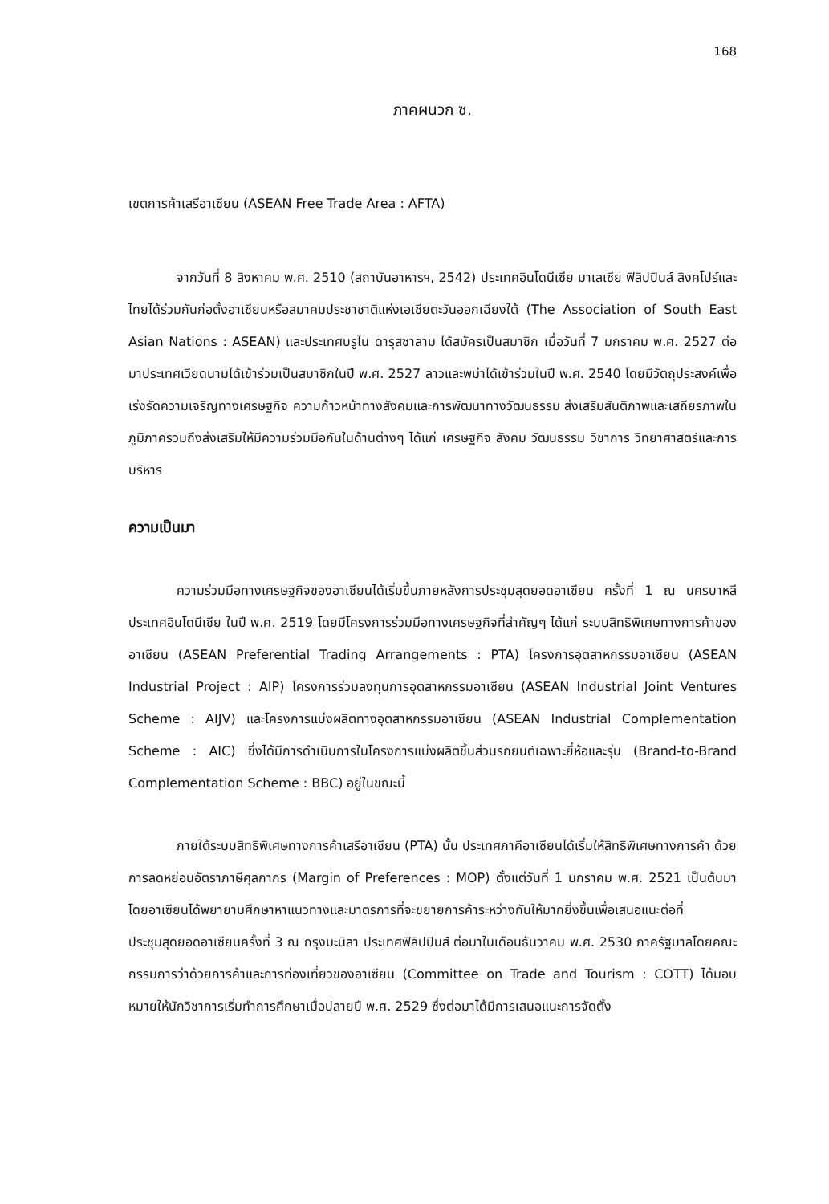168
ภาคผนวก ซ.
เขตการค้าเสรีอาเซียน (ASEAN Free Trade Area : AFTA)
จากวันที่ 8 สิงหาคม พ.ศ. 2510 (สถาบันอาหารฯ, 2542) ประเทศอินโดนีเซีย มาเลเซีย ฟิลิปปินส์ สิงคโปร์และไทยได้ร่วมกันก่อตั้งอาเซียนหรือสมาคมประชาชาติแห่งเอเชียตะวันออกเฉียงใต้ (The Association of South East Asian Nations : ASEAN) และประเทศบรูไน ดารุสซาลาม ได้สมัครเป็นสมาชิก เมื่อวันที่ 7 มกราคม พ.ศ. 2527 ต่อมาประเทศเวียดนามได้เข้าร่วมเป็นสมาชิกในปี พ.ศ. 2527 ลาวและพม่าได้เข้าร่วมในปี พ.ศ. 2540 โดยมีวัตถุประสงค์เพื่อเร่งรัดความเจริญทางเศรษฐกิจ ความก้าวหน้าทางสังคมและการพัฒนาทางวัฒนธรรม ส่งเสริมสันติภาพและเสถียรภาพในภูมิภาครวมถึงส่งเสริมให้มีความร่วมมือกันในด้านต่างๆ ได้แก่ เศรษฐกิจ สังคม วัฒนธรรม วิชาการ วิทยาศาสตร์และการบริหาร
ความเป็นมา
ความร่วมมือทางเศรษฐกิจของอาเซียนได้เริ่มขึ้นภายหลังการประชุมสุดยอดอาเซียน ครั้งที่ 1 ณ นครบาหลี ประเทศอินโดนีเซีย ในปี พ.ศ. 2519 โดยมีโครงการร่วมมือทางเศรษฐกิจที่สำคัญๆ ได้แก่ ระบบสิทธิพิเศษทางการค้าของอาเซียน (ASEAN Preferential Trading Arrangements : PTA) โครงการอุตสาหกรรมอาเซียน (ASEAN Industrial Project : AIP) โครงการร่วมลงทุนการอุตสาหกรรมอาเซียน (ASEAN Industrial Joint Ventures Scheme : AIJV) และโครงการแบ่งผลิตทางอุตสาหกรรมอาเซียน (ASEAN Industrial Complementation Scheme : AIC) ซึ่งได้มีการดำเนินการในโครงการแบ่งผลิตชิ้นส่วนรถยนต์เฉพาะยี่ห้อและรุ่น (Brand-to-Brand Complementation Scheme : BBC) อยู่ในขณะนี้
ภายใต้ระบบสิทธิพิเศษทางการค้าเสรีอาเซียน (PTA) นั้น ประเทศภาคีอาเซียนได้เริ่มให้สิทธิพิเศษทางการค้า ด้วยการลดหย่อนอัตราภาษีศุลกากร (Margin of Preferences : MOP) ตั้งแต่วันที่ 1 มกราคม พ.ศ. 2521 เป็นต้นมา โดยอาเซียนได้พยายามศึกษาหาแนวทางและมาตรการที่จะขยายการค้าระหว่างกันให้มากยิ่งขึ้นเพื่อเสนอแนะต่อที่ประชุมสุดยอดอาเซียนครั้งที่ 3 ณ กรุงมะนิลา ประเทศฟิลิปปินส์ ต่อมาในเดือนธันวาคม พ.ศ. 2530 ภาครัฐบาลโดยคณะกรรมการว่าด้วยการค้าและการท่องเที่ยวของอาเซียน (Committee on Trade and Tourism : COTT) ได้มอบหมายให้นักวิชาการเริ่มทำการศึกษาเมื่อปลายปี พ.ศ. 2529 ซึ่งต่อมาได้มีการเสนอแนะการจัดตั้ง